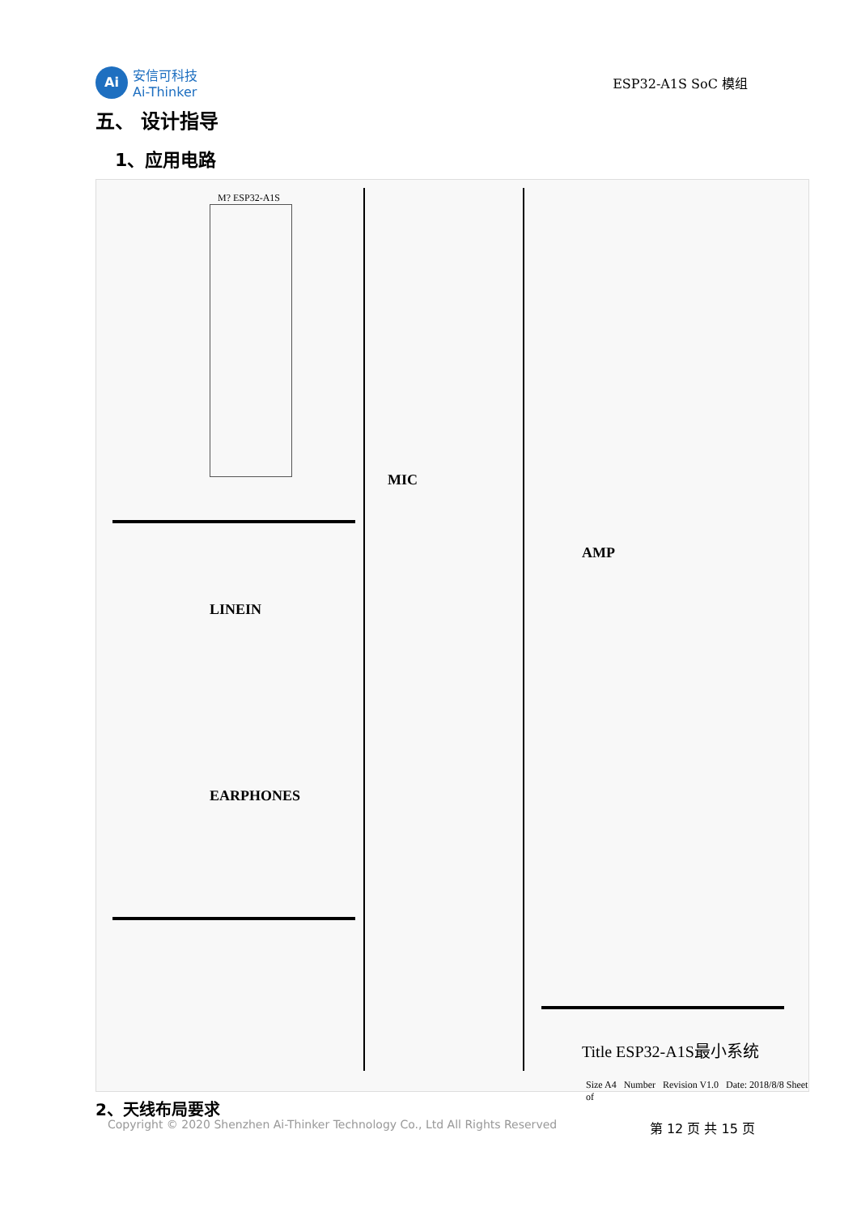Ai
安信可科技
Ai-Thinker
ESP32-A1S SoC 模组
五、 设计指导
1、应用电路
M? ESP32-A1S
LINEIN
EARPHONES
MIC
AMP
Title ESP32-A1S最小系统
Size A4 Number Revision V1.0 Date: 2018/8/8 Sheet of
2、天线布局要求
Copyright © 2020 Shenzhen Ai-Thinker Technology Co., Ltd All Rights Reserved 第 12 页 共 15 页